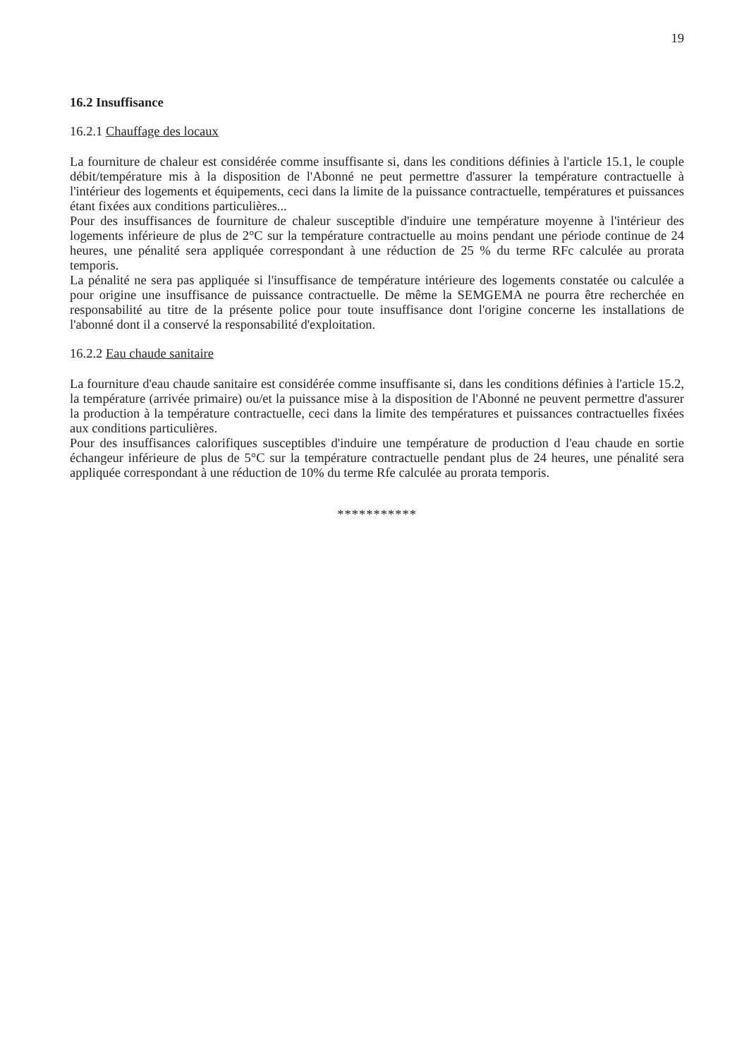19
16.2 Insuffisance
16.2.1 Chauffage des locaux
La fourniture de chaleur est considérée comme insuffisante si, dans les conditions définies à l'article 15.1, le couple débit/température mis à la disposition de l'Abonné ne peut permettre d'assurer la température contractuelle à l'intérieur des logements et équipements, ceci dans la limite de la puissance contractuelle, températures et puissances étant fixées aux conditions particulières...
Pour des insuffisances de fourniture de chaleur susceptible d'induire une température moyenne à l'intérieur des logements inférieure de plus de 2°C sur la température contractuelle au moins pendant une période continue de 24 heures, une pénalité sera appliquée correspondant à une réduction de 25 % du terme RFc calculée au prorata temporis.
La pénalité ne sera pas appliquée si l'insuffisance de température intérieure des logements constatée ou calculée a pour origine une insuffisance de puissance contractuelle. De même la SEMGEMA ne pourra être recherchée en responsabilité au titre de la présente police pour toute insuffisance dont l'origine concerne les installations de l'abonné dont il a conservé la responsabilité d'exploitation.
16.2.2 Eau chaude sanitaire
La fourniture d'eau chaude sanitaire est considérée comme insuffisante si, dans les conditions définies à l'article 15.2, la température (arrivée primaire) ou/et la puissance mise à la disposition de l'Abonné ne peuvent permettre d'assurer la production à la température contractuelle, ceci dans la limite des températures et puissances contractuelles fixées aux conditions particulières.
Pour des insuffisances calorifiques susceptibles d'induire une température de production d l'eau chaude en sortie échangeur inférieure de plus de 5°C sur la température contractuelle pendant plus de 24 heures, une pénalité sera appliquée correspondant à une réduction de 10% du terme Rfe calculée au prorata temporis.
***********